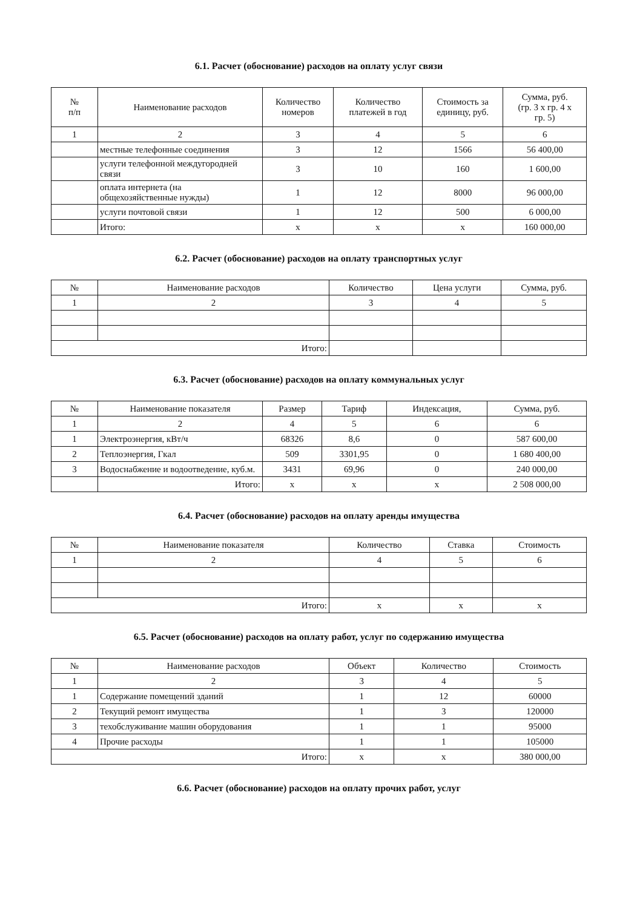6.1. Расчет (обоснование) расходов на оплату услуг связи
| № п/п | Наименование расходов | Количество номеров | Количество платежей в год | Стоимость за единицу, руб. | Сумма, руб. (гр. 3 х гр. 4 х гр. 5) |
| --- | --- | --- | --- | --- | --- |
| 1 | 2 | 3 | 4 | 5 | 6 |
| | местные телефонные соединения | 3 | 12 | 1566 | 56 400,00 |
| | услуги телефонной междугородней связи | 3 | 10 | 160 | 1 600,00 |
| | оплата интернета (на общехозяйственные нужды) | 1 | 12 | 8000 | 96 000,00 |
| | услуги почтовой связи | 1 | 12 | 500 | 6 000,00 |
| | Итого: | х | х | х | 160 000,00 |
6.2. Расчет (обоснование) расходов на оплату транспортных услуг
| № | Наименование расходов | Количество | Цена услуги | Сумма, руб. |
| --- | --- | --- | --- | --- |
| 1 | 2 | 3 | 4 | 5 |
| Итого: | | | | |
6.3. Расчет (обоснование) расходов на оплату коммунальных услуг
| № | Наименование показателя | Размер | Тариф | Индексация, | Сумма, руб. |
| --- | --- | --- | --- | --- | --- |
| 1 | 2 | 4 | 5 | 6 | 6 |
| 1 | Электроэнергия, кВт/ч | 68326 | 8,6 | 0 | 587 600,00 |
| 2 | Теплоэнергия, Гкал | 509 | 3301,95 | 0 | 1 680 400,00 |
| 3 | Водоснабжение и водоотведение, куб.м. | 3431 | 69,96 | 0 | 240 000,00 |
| | Итого: | х | х | х | 2 508 000,00 |
6.4. Расчет (обоснование) расходов на оплату аренды имущества
| № | Наименование показателя | Количество | Ставка | Стоимость |
| --- | --- | --- | --- | --- |
| 1 | 2 | 4 | 5 | 6 |
| Итого: | | х | х | х |
6.5. Расчет (обоснование) расходов на оплату работ, услуг по содержанию имущества
| № | Наименование расходов | Объект | Количество | Стоимость |
| --- | --- | --- | --- | --- |
| 1 | 2 | 3 | 4 | 5 |
| 1 | Содержание помещений зданий | 1 | 12 | 60000 |
| 2 | Текущий ремонт имущества | 1 | 3 | 120000 |
| 3 | техобслуживание машин оборудования | 1 | 1 | 95000 |
| 4 | Прочие расходы | 1 | 1 | 105000 |
| Итого: | | х | х | 380 000,00 |
6.6. Расчет (обоснование) расходов на оплату прочих работ, услуг